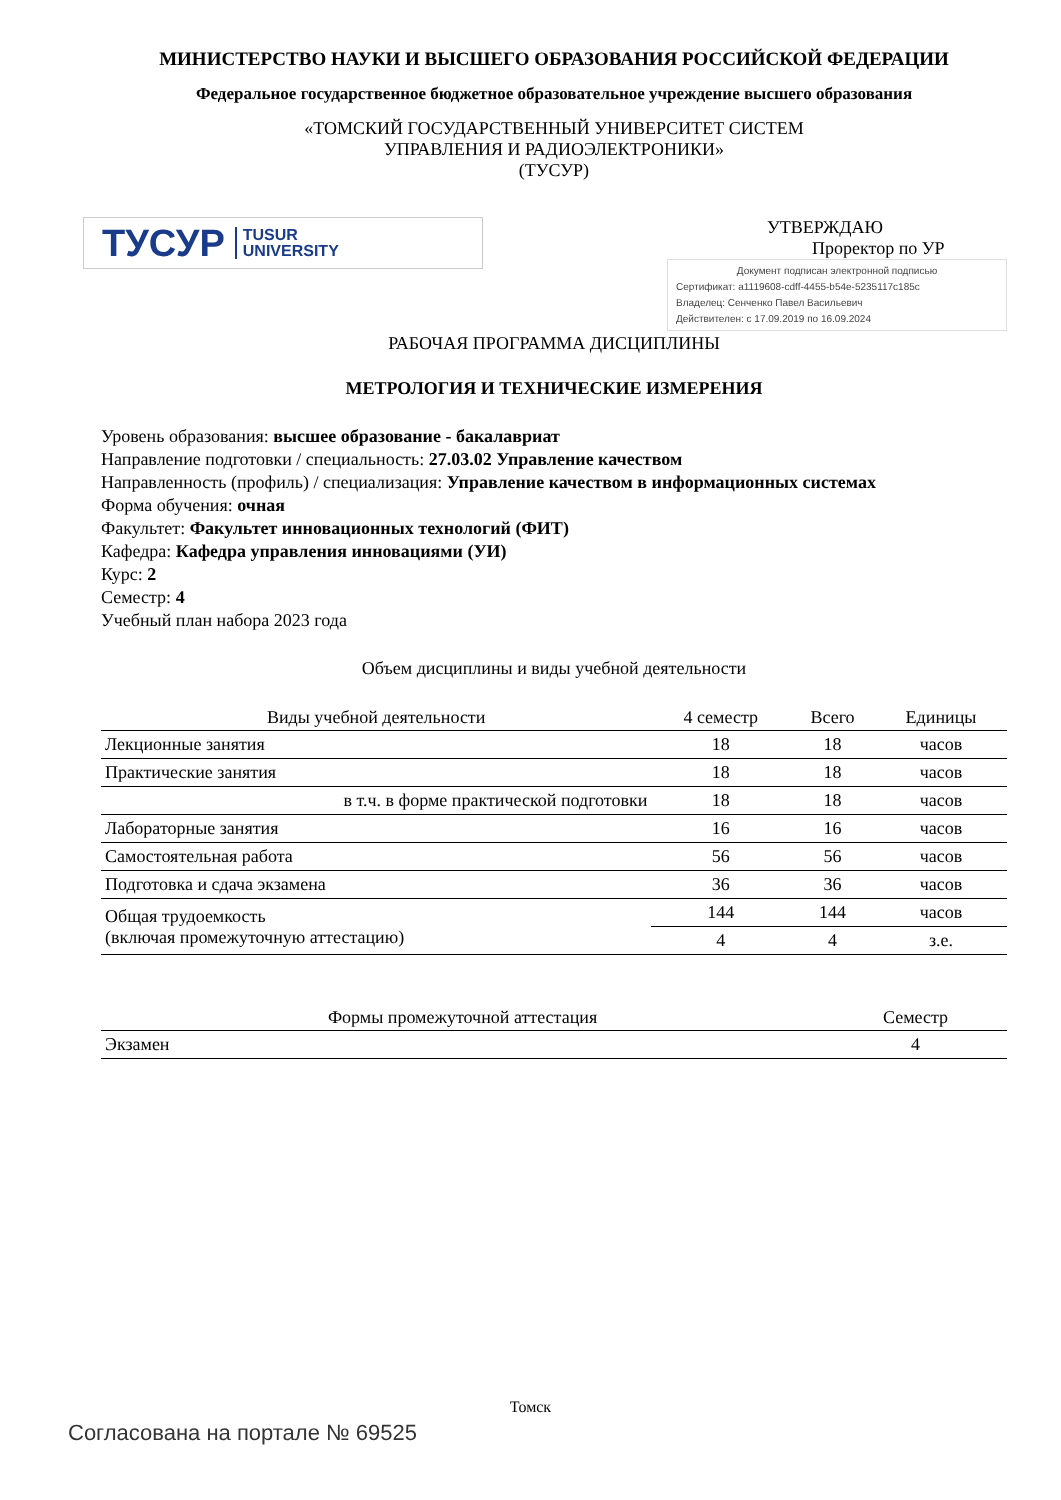МИНИСТЕРСТВО НАУКИ И ВЫСШЕГО ОБРАЗОВАНИЯ РОССИЙСКОЙ ФЕДЕРАЦИИ
Федеральное государственное бюджетное образовательное учреждение высшего образования
«ТОМСКИЙ ГОСУДАРСТВЕННЫЙ УНИВЕРСИТЕТ СИСТЕМ
УПРАВЛЕНИЯ И РАДИОЭЛЕКТРОНИКИ»
(ТУСУР)
ТУСУР TUSUR
UNIVERSITY
УТВЕРЖДАЮ
Проректор по УР
Документ подписан электронной подписью
Сертификат: a1119608-cdff-4455-b54e-5235117c185c
Владелец: Сенченко Павел Васильевич
Действителен: с 17.09.2019 по 16.09.2024
РАБОЧАЯ ПРОГРАММА ДИСЦИПЛИНЫ
МЕТРОЛОГИЯ И ТЕХНИЧЕСКИЕ ИЗМЕРЕНИЯ
Уровень образования: высшее образование - бакалавриат
Направление подготовки / специальность: 27.03.02 Управление качеством
Направленность (профиль) / специализация: Управление качеством в информационных системах
Форма обучения: очная
Факультет: Факультет инновационных технологий (ФИТ)
Кафедра: Кафедра управления инновациями (УИ)
Курс: 2
Семестр: 4
Учебный план набора 2023 года
Объем дисциплины и виды учебной деятельности
| Виды учебной деятельности | 4 семестр | Всего | Единицы |
| --- | --- | --- | --- |
| Лекционные занятия | 18 | 18 | часов |
| Практические занятия | 18 | 18 | часов |
| в т.ч. в форме практической подготовки | 18 | 18 | часов |
| Лабораторные занятия | 16 | 16 | часов |
| Самостоятельная работа | 56 | 56 | часов |
| Подготовка и сдача экзамена | 36 | 36 | часов |
| Общая трудоемкость (включая промежуточную аттестацию) | 144 | 144 | часов |
| | 4 | 4 | з.е. |
| Формы промежуточной аттестация | Семестр |
| --- | --- |
| Экзамен | 4 |
Томск
Согласована на портале № 69525